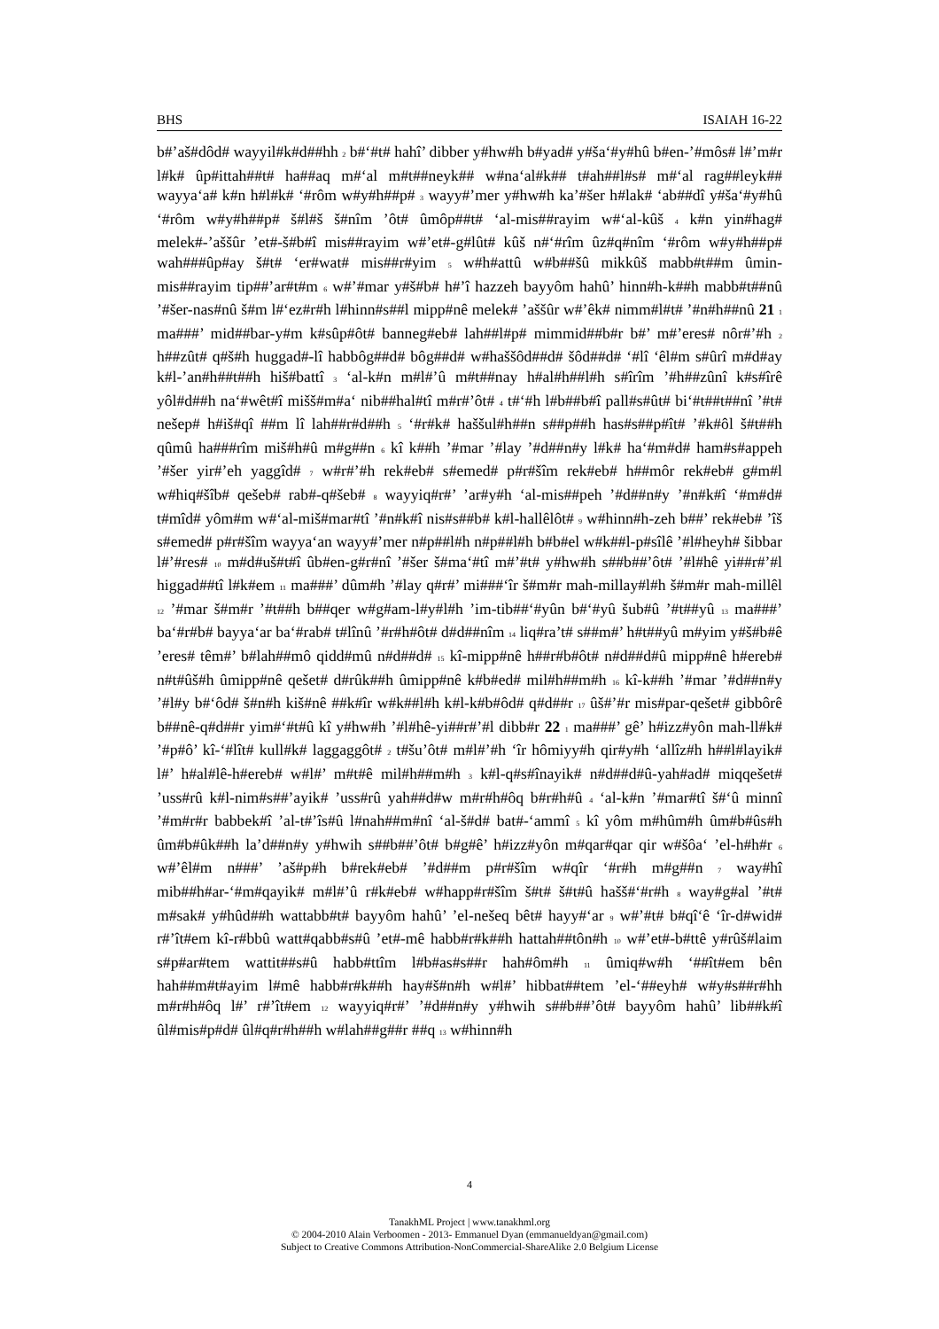BHS ISAIAH 16-22
b#’aš#dôd# wayyil#k#d##hh 2 b#‘#t# hahî’ dibber y#hw#h b#yad# y#ša‘#y#hû b#en-’#môs# l#’m#r l#k# ûp#ittah##t# ha##aq m#‘al m#t##neyk## w#na‘al#k## t#ah##l#s# m#‘al rag##leyk## wayya‘a# k#n h#l#k# ‘#rôm w#y#h##p# 3 wayy#’mer y#hw#h ka’#šer h#lak# ‘ab##dî y#ša‘#y#hû ‘#rôm w#y#h##p# š#l#š š#nîm ’ôt# ûmôp##t# ‘al-mis##rayim w#‘al-kûš 4 k#n yin#hag# melek#-’aššûr ’et#-š#b#î mis##rayim w#’et#-g#lût# kûš n#‘#rîm ûz#q#nîm ‘#rôm w#y#h##p# wah###ûp#ay š#t# ‘er#wat# mis##r#yim 5 w#h#attû w#b##šû mikkûš mabb#t##m ûmin-mis##rayim tip##’ar#t#m 6 w#’#mar y#š#b# h#’î hazzeh bayyôm hahû’ hinn#h-k##h mabb#t##nû ’#šer-nas#nû š#m l#‘ez#r#h l#hinn#s##l mipp#nê melek# ’aššûr w#’êk# nimm#l#t# ’#n#h##nû 21 1 ma###’ mid##bar-y#m k#sûp#ôt# banneg#eb# lah##l#p# mimmid##b#r b#’ m#’eres# nôr#’#h 2 h##zût# q#š#h huggad#-lî habbôg##d# bôg##d# w#haššôd##d# šôd##d# ‘#lî ‘êl#m s#ûrî m#d#ay k#l-’an#h##t##h hiš#battî 3 ‘al-k#n m#l#’û m#t##nay h#al#h##l#h s#îrîm ’#h##zûnî k#s#îrê yôl#d##h na‘#wêt#î mišš#m#a‘ nib##hal#tî m#r#’ôt# 4 t#‘#h l#b##b#î pall#s#ût# bi‘#t##t##nî ’#t# nešep# h#iš#qî ##m lî lah##r#d##h 5 ‘#r#k# haššul#h##n s##p##h has#s##p#ît# ’#k#ôl š#t##h qûmû ha###rîm miš#h#û m#g##n 6 kî k##h ’#mar ’#lay ’#d##n#y l#k# ha‘#m#d# ham#s#appeh ’#šer yir#’eh yaggîd# 7 w#r#’#h rek#eb# s#emed# p#r#šîm rek#eb# h##môr rek#eb# g#m#l w#hiq#šîb# qešeb# rab#-q#šeb# 8 wayyiq#r#’ ’ar#y#h ‘al-mis##peh ’#d##n#y ’#n#k#î ‘#m#d# t#mîd# yôm#m w#‘al-miš#mar#tî ’#n#k#î nis#s##b# k#l-hallêlôt# 9 w#hinn#h-zeh b##’ rek#eb# ’îš s#emed# p#r#šîm wayya‘an wayy#’mer n#p##l#h n#p##l#h b#b#el w#k##l-p#sîlê ’#l#heyh# šibbar l#’#res# 10 m#d#uš#t#î ûb#en-g#r#nî ’#šer š#ma‘#tî m#’#t# y#hw#h s##b##’ôt# ’#l#hê yi##r#’#l higgad##tî l#k#em 11 ma###’ dûm#h ’#lay q#r#’ mi###‘îr š#m#r mah-millay#l#h š#m#r mah-millêl 12 ’#mar š#m#r ’#t##h b##qer w#g#am-l#y#l#h ’im-tib##‘#yûn b#‘#yû šub#û ’#t##yû 13 ma###’ ba‘#r#b# bayya‘ar ba‘#rab# t#lînû ’#r#h#ôt# d#d##nîm 14 liq#ra’t# s##m#’ h#t##yû m#yim y#š#b#ê ’eres# têm#’ b#lah##mô qidd#mû n#d##d# 15 kî-mipp#nê h##r#b#ôt# n#d##d#û mipp#nê h#ereb# n#t#ûš#h ûmipp#nê qešet# d#rûk##h ûmipp#nê k#b#ed# mil#h##m#h 16 kî-k##h ’#mar ’#d##n#y ’#l#y b#‘ôd# š#n#h kiš#nê ##k#îr w#k##l#h k#l-k#b#ôd# q#d##r 17 ûš#’#r mis#par-qešet# gibbôrê b##nê-q#d##r yim#‘#t#û kî y#hw#h ’#l#hê-yi##r#’#l dibb#r 22 1 ma###’ gê’ h#izz#yôn mah-ll#k# ’#p#ô’ kî-‘#lît# kull#k# laggaggôt# 2 t#šu’ôt# m#l#’#h ‘îr hômiyy#h qir#y#h ‘allîz#h h##l#layik# l#’ h#al#lê-h#ereb# w#l#’ m#t#ê mil#h##m#h 3 k#l-q#s#înayik# n#d##d#û-yah#ad# miqqešet# ’uss#rû k#l-nim#s##’ayik# ’uss#rû yah##d#w m#r#h#ôq b#r#h#û 4 ‘al-k#n ’#mar#tî š#‘û minnî ’#m#r#r babbek#î ’al-t#’îs#û l#nah##m#nî ‘al-š#d# bat#-‘ammî 5 kî yôm m#hûm#h ûm#b#ûs#h ûm#b#ûk##h la’d##n#y y#hwih s##b##’ôt# b#g#ê’ h#izz#yôn m#qar#qar qir w#šôa‘ ’el-h#h#r 6 w#’êl#m n###’ ’aš#p#h b#rek#eb# ’#d##m p#r#šîm w#qîr ‘#r#h m#g##n 7 way#hî mib##h#ar-‘#m#qayik# m#l#’û r#k#eb# w#happ#r#šîm š#t# š#t#û hašš#‘#r#h 8 way#g#al ’#t# m#sak# y#hûd##h wattabb#t# bayyôm hahû’ ’el-nešeq bêt# hayy#‘ar 9 w#’#t# b#qî‘ê ‘îr-d#wid# r#’ît#em kî-r#bbû watt#qabb#s#û ’et#-mê habb#r#k##h hattah##tôn#h 10 w#’et#-b#ttê y#rûš#laim s#p#ar#tem wattit##s#û habb#ttîm l#b#as#s##r hah#ôm#h 11 ûmiq#w#h ‘##ît#em bên hah##m#t#ayim l#mê habb#r#k##h hay#š#n#h w#l#’ hibbat##tem ’el-‘##eyh# w#y#s##r#hh m#r#h#ôq l#’ r#’ît#em 12 wayyiq#r#’ ’#d##n#y y#hwih s##b##’ôt# bayyôm hahû’ lib##k#î ûl#mis#p#d# ûl#q#r#h##h w#lah##g##r ##q 13 w#hinn#h
4
TanakhML Project | www.tanakhml.org
© 2004-2010 Alain Verboomen - 2013- Emmanuel Dyan (emmanueldyan@gmail.com)
Subject to Creative Commons Attribution-NonCommercial-ShareAlike 2.0 Belgium License